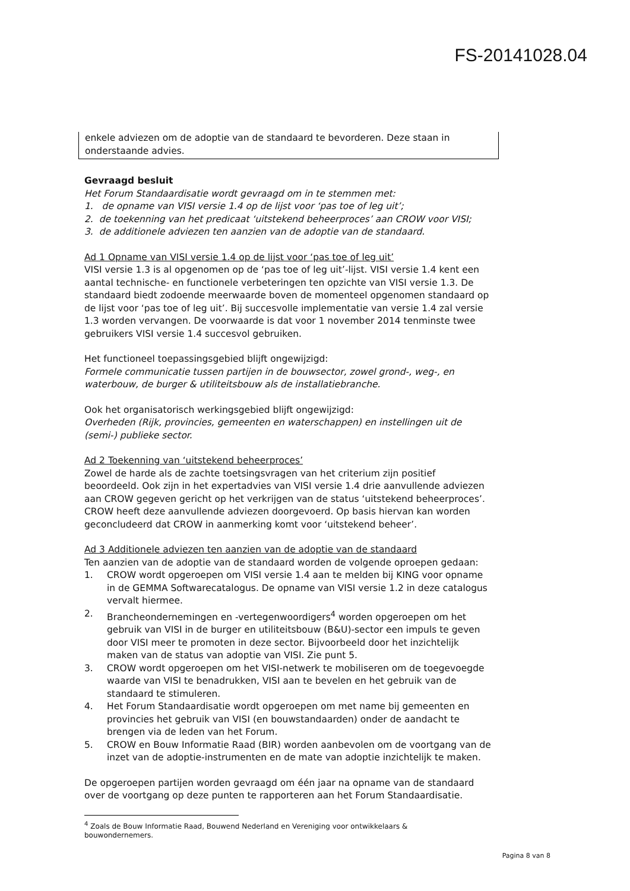FS-20141028.04
enkele adviezen om de adoptie van de standaard te bevorderen. Deze staan in onderstaande advies.
Gevraagd besluit
Het Forum Standaardisatie wordt gevraagd om in te stemmen met:
1. de opname van VISI versie 1.4 op de lijst voor ‘pas toe of leg uit’;
2. de toekenning van het predicaat ‘uitstekend beheerproces’ aan CROW voor VISI;
3. de additionele adviezen ten aanzien van de adoptie van de standaard.
Ad 1 Opname van VISI versie 1.4 op de lijst voor ‘pas toe of leg uit’
VISI versie 1.3 is al opgenomen op de ‘pas toe of leg uit’-lijst. VISI versie 1.4 kent een aantal technische- en functionele verbeteringen ten opzichte van VISI versie 1.3. De standaard biedt zodoende meerwaarde boven de momenteel opgenomen standaard op de lijst voor ‘pas toe of leg uit’. Bij succesvolle implementatie van versie 1.4 zal versie 1.3 worden vervangen. De voorwaarde is dat voor 1 november 2014 tenminste twee gebruikers VISI versie 1.4 succesvol gebruiken.
Het functioneel toepassingsgebied blijft ongewijzigd:
Formele communicatie tussen partijen in de bouwsector, zowel grond-, weg-, en waterbouw, de burger & utiliteitsbouw als de installatiebranche.
Ook het organisatorisch werkingsgebied blijft ongewijzigd:
Overheden (Rijk, provincies, gemeenten en waterschappen) en instellingen uit de (semi-) publieke sector.
Ad 2 Toekenning van ‘uitstekend beheerproces’
Zowel de harde als de zachte toetsingsvragen van het criterium zijn positief beoordeeld. Ook zijn in het expertadvies van VISI versie 1.4 drie aanvullende adviezen aan CROW gegeven gericht op het verkrijgen van de status ‘uitstekend beheerproces’. CROW heeft deze aanvullende adviezen doorgevoerd. Op basis hiervan kan worden geconcludeerd dat CROW in aanmerking komt voor ‘uitstekend beheer’.
Ad 3 Additionele adviezen ten aanzien van de adoptie van de standaard
Ten aanzien van de adoptie van de standaard worden de volgende oproepen gedaan:
1. CROW wordt opgeroepen om VISI versie 1.4 aan te melden bij KING voor opname in de GEMMA Softwarecatalogus. De opname van VISI versie 1.2 in deze catalogus vervalt hiermee.
2. Brancheondernemingen en -vertegenwoordigers<sup>4</sup> worden opgeroepen om het gebruik van VISI in de burger en utiliteitsbouw (B&U)-sector een impuls te geven door VISI meer te promoten in deze sector. Bijvoorbeeld door het inzichtelijk maken van de status van adoptie van VISI. Zie punt 5.
3. CROW wordt opgeroepen om het VISI-netwerk te mobiliseren om de toegevoegde waarde van VISI te benadrukken, VISI aan te bevelen en het gebruik van de standaard te stimuleren.
4. Het Forum Standaardisatie wordt opgeroepen om met name bij gemeenten en provincies het gebruik van VISI (en bouwstandaarden) onder de aandacht te brengen via de leden van het Forum.
5. CROW en Bouw Informatie Raad (BIR) worden aanbevolen om de voortgang van de inzet van de adoptie-instrumenten en de mate van adoptie inzichtelijk te maken.
De opgeroepen partijen worden gevraagd om één jaar na opname van de standaard over de voortgang op deze punten te rapporteren aan het Forum Standaardisatie.
<sup>4</sup> Zoals de Bouw Informatie Raad, Bouwend Nederland en Vereniging voor ontwikkelaars & bouwondernemers.
Pagina 8 van 8